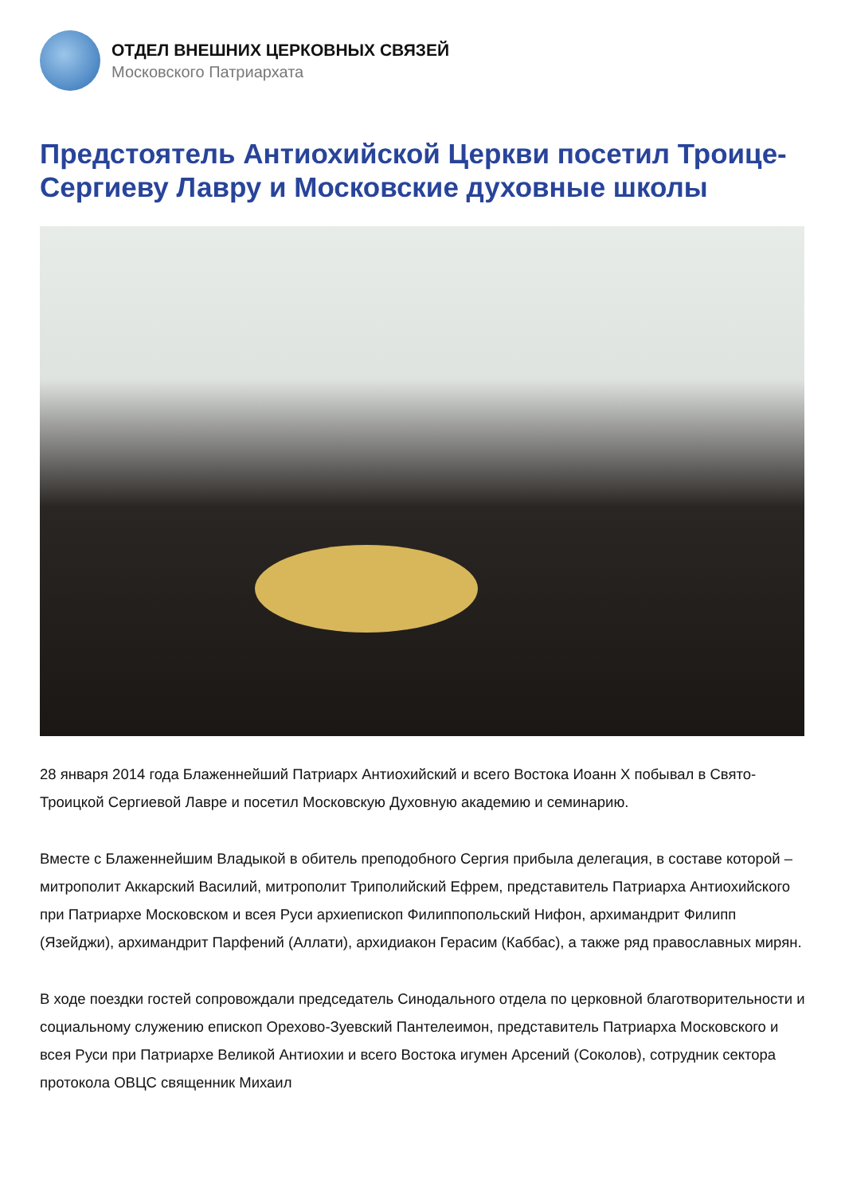ОТДЕЛ ВНЕШНИХ ЦЕРКОВНЫХ СВЯЗЕЙ
Московского Патриархата
Предстоятель Антиохийской Церкви посетил Троице-Сергиеву Лавру и Московские духовные школы
28 января 2014 года Блаженнейший Патриарх Антиохийский и всего Востока Иоанн X побывал в Свято-Троицкой Сергиевой Лавре и посетил Московскую Духовную академию и семинарию.
Вместе с Блаженнейшим Владыкой в обитель преподобного Сергия прибыла делегация, в составе которой – митрополит Аккарский Василий, митрополит Триполийский Ефрем, представитель Патриарха Антиохийского при Патриархе Московском и всея Руси архиепископ Филиппопольский Нифон, архимандрит Филипп (Язейджи), архимандрит Парфений (Аллати), архидиакон Герасим (Каббас), а также ряд православных мирян.
В ходе поездки гостей сопровождали председатель Синодального отдела по церковной благотворительности и социальному служению епископ Орехово-Зуевский Пантелеимон, представитель Патриарха Московского и всея Руси при Патриархе Великой Антиохии и всего Востока игумен Арсений (Соколов), сотрудник сектора протокола ОВЦС священник Михаил